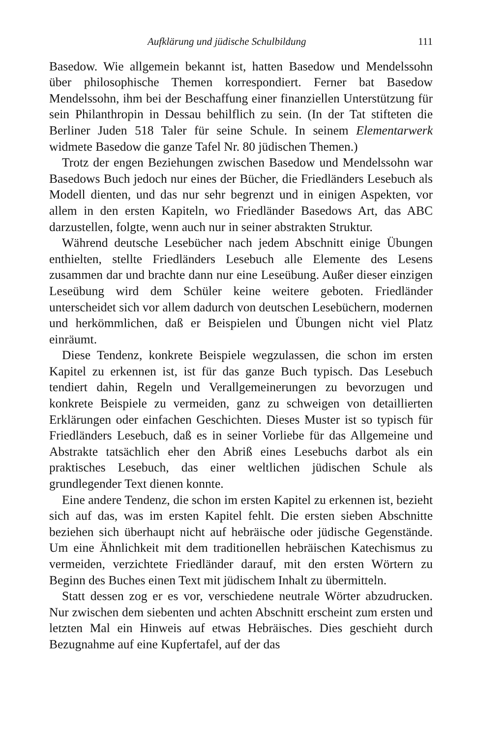Aufklärung und jüdische Schulbildung 111
Basedow. Wie allgemein bekannt ist, hatten Basedow und Mendelssohn über philosophische Themen korrespondiert. Ferner bat Basedow Mendelssohn, ihm bei der Beschaffung einer finanziellen Unterstützung für sein Philanthropin in Dessau behilflich zu sein. (In der Tat stifteten die Berliner Juden 518 Taler für seine Schule. In seinem Elementarwerk widmete Basedow die ganze Tafel Nr. 80 jüdischen Themen.)
Trotz der engen Beziehungen zwischen Basedow und Mendelssohn war Basedows Buch jedoch nur eines der Bücher, die Friedländers Lesebuch als Modell dienten, und das nur sehr begrenzt und in einigen Aspekten, vor allem in den ersten Kapiteln, wo Friedländer Basedows Art, das ABC darzustellen, folgte, wenn auch nur in seiner abstrakten Struktur.
Während deutsche Lesebücher nach jedem Abschnitt einige Übungen enthielten, stellte Friedländers Lesebuch alle Elemente des Lesens zusammen dar und brachte dann nur eine Leseübung. Außer dieser einzigen Leseübung wird dem Schüler keine weitere geboten. Friedländer unterscheidet sich vor allem dadurch von deutschen Lesebüchern, modernen und herkömmlichen, daß er Beispielen und Übungen nicht viel Platz einräumt.
Diese Tendenz, konkrete Beispiele wegzulassen, die schon im ersten Kapitel zu erkennen ist, ist für das ganze Buch typisch. Das Lesebuch tendiert dahin, Regeln und Verallgemeinerungen zu bevorzugen und konkrete Beispiele zu vermeiden, ganz zu schweigen von detaillierten Erklärungen oder einfachen Geschichten. Dieses Muster ist so typisch für Friedländers Lesebuch, daß es in seiner Vorliebe für das Allgemeine und Abstrakte tatsächlich eher den Abriß eines Lesebuchs darbot als ein praktisches Lesebuch, das einer weltlichen jüdischen Schule als grundlegender Text dienen konnte.
Eine andere Tendenz, die schon im ersten Kapitel zu erkennen ist, bezieht sich auf das, was im ersten Kapitel fehlt. Die ersten sieben Abschnitte beziehen sich überhaupt nicht auf hebräische oder jüdische Gegenstände. Um eine Ähnlichkeit mit dem traditionellen hebräischen Katechismus zu vermeiden, verzichtete Friedländer darauf, mit den ersten Wörtern zu Beginn des Buches einen Text mit jüdischem Inhalt zu übermitteln.
Statt dessen zog er es vor, verschiedene neutrale Wörter abzudrucken. Nur zwischen dem siebenten und achten Abschnitt erscheint zum ersten und letzten Mal ein Hinweis auf etwas Hebräisches. Dies geschieht durch Bezugnahme auf eine Kupfertafel, auf der das